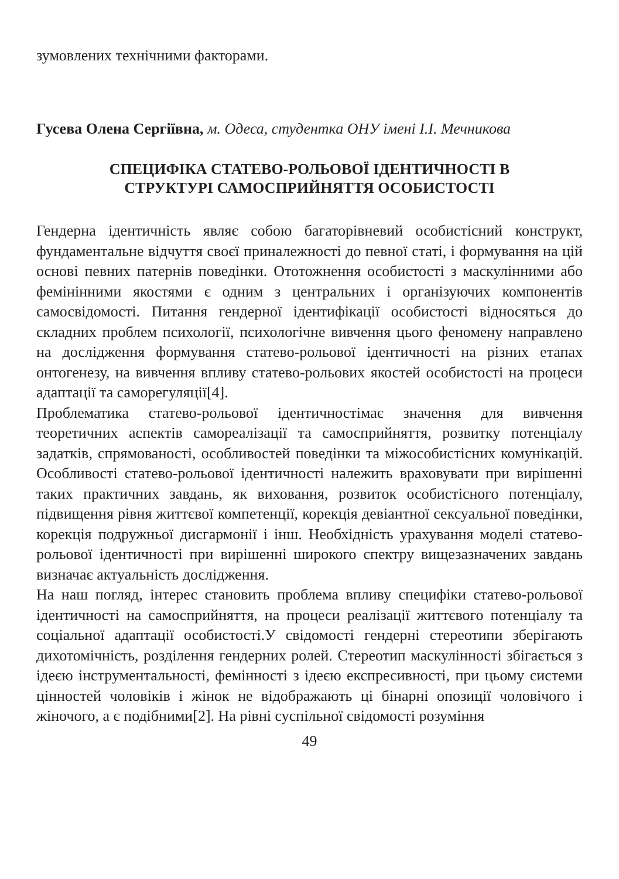зумовлених технічними факторами.
Гусева Олена Сергіївна, м. Одеса, студентка ОНУ імені І.І. Мечникова
СПЕЦИФІКА СТАТЕВО-РОЛЬОВОЇ ІДЕНТИЧНОСТІ В
СТРУКТУРІ САМОСПРИЙНЯТТЯ ОСОБИСТОСТІ
Гендерна ідентичність являє собою багаторівневий особистісний конструкт, фундаментальне відчуття своєї приналежності до певної статі, і формування на цій основі певних патернів поведінки. Ототожнення особистості з маскулінними або фемінінними якостями є одним з центральних і організуючих компонентів самосвідомості. Питання гендерної ідентифікації особистості відносяться до складних проблем психології, психологічне вивчення цього феномену направлено на дослідження формування статево-рольової ідентичності на різних етапах онтогенезу, на вивчення впливу статево-рольових якостей особистості на процеси адаптації та саморегуляції[4].
Проблематика статево-рольової ідентичностімає значення для вивчення теоретичних аспектів самореалізації та самосприйняття, розвитку потенціалу задатків, спрямованості, особливостей поведінки та міжособистісних комунікацій. Особливості статево-рольової ідентичності належить враховувати при вирішенні таких практичних завдань, як виховання, розвиток особистісного потенціалу, підвищення рівня життєвої компетенції, корекція девіантної сексуальної поведінки, корекція подружньої дисгармонії і інш. Необхідність урахування моделі статево-рольової ідентичності при вирішенні широкого спектру вищезазначених завдань визначає актуальність дослідження.
На наш погляд, інтерес становить проблема впливу специфіки статево-рольової ідентичності на самосприйняття, на процеси реалізації життєвого потенціалу та соціальної адаптації особистості.У свідомості гендерні стереотипи зберігають дихотомічність, розділення гендерних ролей. Стереотип маскулінності збігається з ідеєю інструментальності, фемінності з ідеєю експресивності, при цьому системи цінностей чоловіків і жінок не відображають ці бінарні опозиції чоловічого і жіночого, а є подібними[2]. На рівні суспільної свідомості розуміння
49